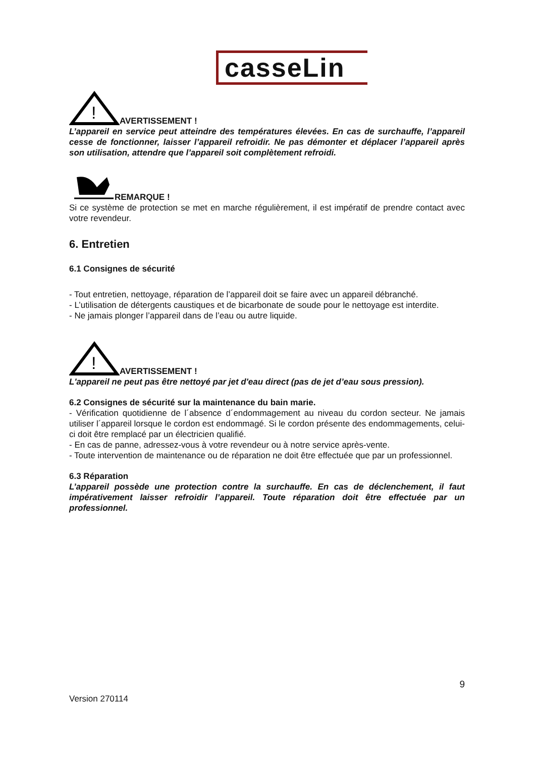casseLin
!
AVERTISSEMENT !
L’appareil en service peut atteindre des températures élevées. En cas de surchauffe, l’appareil cesse de fonctionner, laisser l’appareil refroidir. Ne pas démonter et déplacer l’appareil après son utilisation, attendre que l’appareil soit complètement refroidi.
REMARQUE !
Si ce système de protection se met en marche régulièrement, il est impératif de prendre contact avec votre revendeur.
6. Entretien
6.1 Consignes de sécurité
- Tout entretien, nettoyage, réparation de l’appareil doit se faire avec un appareil débranché.
- L’utilisation de détergents caustiques et de bicarbonate de soude pour le nettoyage est interdite.
- Ne jamais plonger l’appareil dans de l’eau ou autre liquide.
!
AVERTISSEMENT !
L'appareil ne peut pas être nettoyé par jet d'eau direct (pas de jet d’eau sous pression).
6.2 Consignes de sécurité sur la maintenance du bain marie.
- Vérification quotidienne de l´absence d´endommagement au niveau du cordon secteur. Ne jamais utiliser l´appareil lorsque le cordon est endommagé. Si le cordon présente des endommagements, celui-ci doit être remplacé par un électricien qualifié.
- En cas de panne, adressez-vous à votre revendeur ou à notre service après-vente.
- Toute intervention de maintenance ou de réparation ne doit être effectuée que par un professionnel.
6.3 Réparation
L’appareil possède une protection contre la surchauffe. En cas de déclenchement, il faut impérativement laisser refroidir l’appareil. Toute réparation doit être effectuée par un professionnel.
9
Version 270114